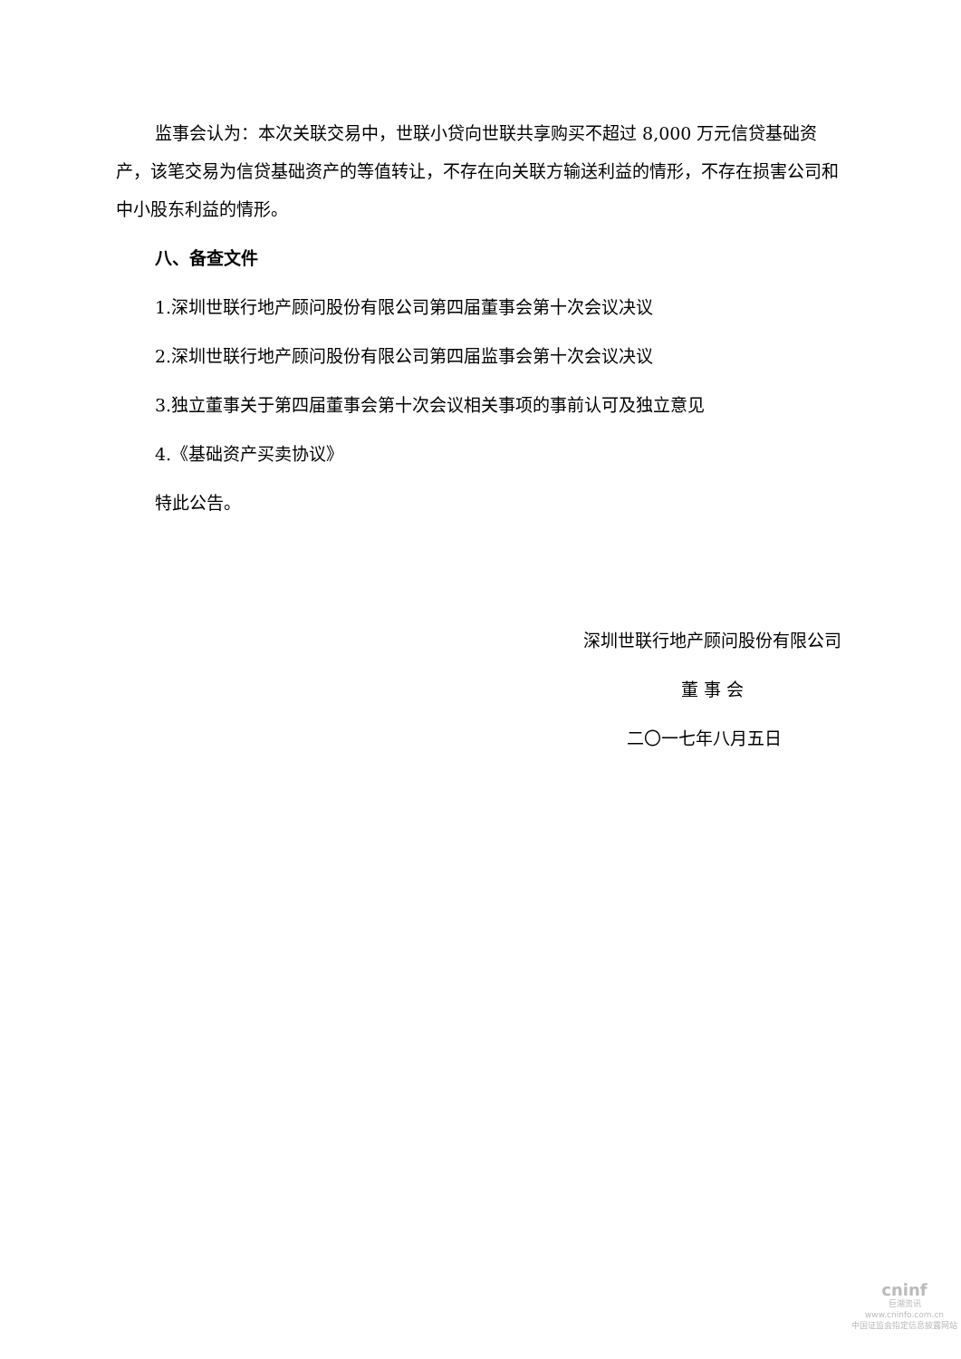监事会认为：本次关联交易中，世联小贷向世联共享购买不超过 8,000 万元信贷基础资产，该笔交易为信贷基础资产的等值转让，不存在向关联方输送利益的情形，不存在损害公司和中小股东利益的情形。
八、备查文件
1.深圳世联行地产顾问股份有限公司第四届董事会第十次会议决议
2.深圳世联行地产顾问股份有限公司第四届监事会第十次会议决议
3.独立董事关于第四届董事会第十次会议相关事项的事前认可及独立意见
4.《基础资产买卖协议》
特此公告。
深圳世联行地产顾问股份有限公司
董 事 会
二〇一七年八月五日
cninf
巨潮资讯
www.cninfo.com.cn
中国证监会指定信息披露网站